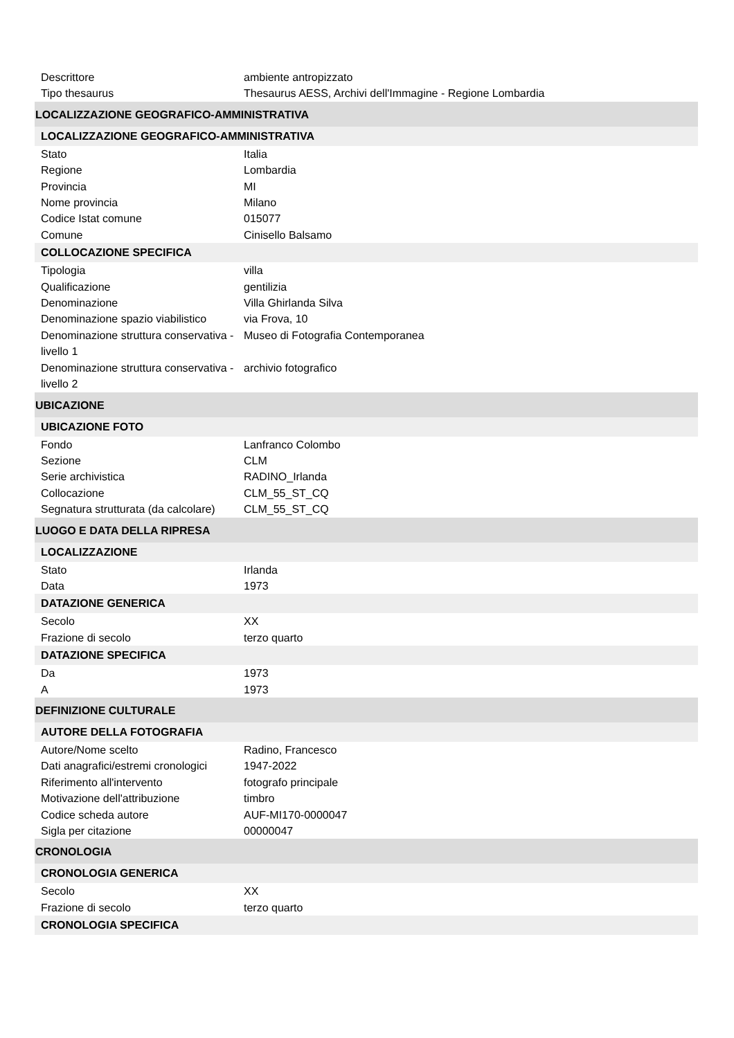| Descrittore | ambiente antropizzato |
| Tipo thesaurus | Thesaurus AESS, Archivi dell'Immagine - Regione Lombardia |
| LOCALIZZAZIONE GEOGRAFICO-AMMINISTRATIVA | |
| LOCALIZZAZIONE GEOGRAFICO-AMMINISTRATIVA | |
| Stato | Italia |
| Regione | Lombardia |
| Provincia | MI |
| Nome provincia | Milano |
| Codice Istat comune | 015077 |
| Comune | Cinisello Balsamo |
| COLLOCAZIONE SPECIFICA | |
| Tipologia | villa |
| Qualificazione | gentilizia |
| Denominazione | Villa Ghirlanda Silva |
| Denominazione spazio viabilistico | via Frova, 10 |
| Denominazione struttura conservativa - livello 1 | Museo di Fotografia Contemporanea |
| Denominazione struttura conservativa - livello 2 | archivio fotografico |
| UBICAZIONE | |
| UBICAZIONE FOTO | |
| Fondo | Lanfranco Colombo |
| Sezione | CLM |
| Serie archivistica | RADINO_Irlanda |
| Collocazione | CLM_55_ST_CQ |
| Segnatura strutturata (da calcolare) | CLM_55_ST_CQ |
| LUOGO E DATA DELLA RIPRESA | |
| LOCALIZZAZIONE | |
| Stato | Irlanda |
| Data | 1973 |
| DATAZIONE GENERICA | |
| Secolo | XX |
| Frazione di secolo | terzo quarto |
| DATAZIONE SPECIFICA | |
| Da | 1973 |
| A | 1973 |
| DEFINIZIONE CULTURALE | |
| AUTORE DELLA FOTOGRAFIA | |
| Autore/Nome scelto | Radino, Francesco |
| Dati anagrafici/estremi cronologici | 1947-2022 |
| Riferimento all'intervento | fotografo principale |
| Motivazione dell'attribuzione | timbro |
| Codice scheda autore | AUF-MI170-0000047 |
| Sigla per citazione | 00000047 |
| CRONOLOGIA | |
| CRONOLOGIA GENERICA | |
| Secolo | XX |
| Frazione di secolo | terzo quarto |
| CRONOLOGIA SPECIFICA | |